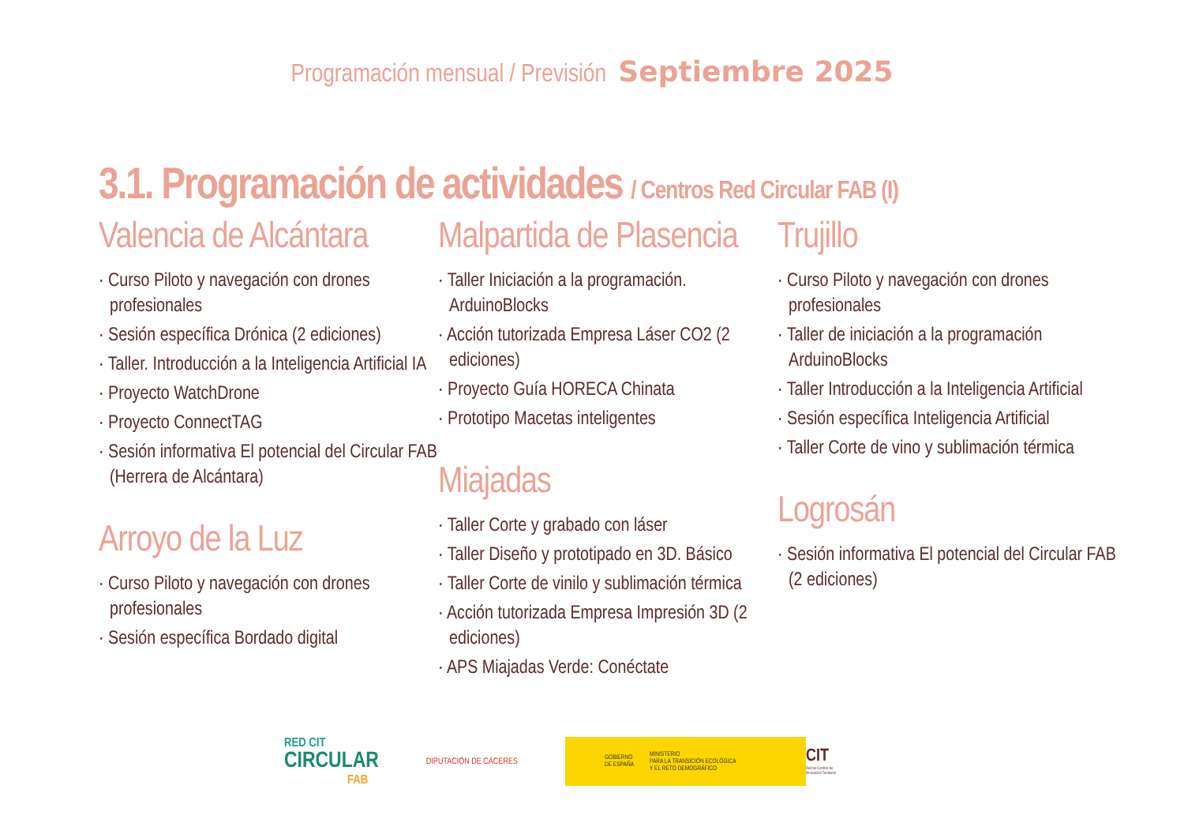Programación mensual / Previsión Septiembre 2025
3.1. Programación de actividades / Centros Red Circular FAB (I)
Valencia de Alcántara
· Curso Piloto y navegación con drones profesionales
· Sesión específica Drónica (2 ediciones)
· Taller. Introducción a la Inteligencia Artificial IA
· Proyecto WatchDrone
· Proyecto ConnectTAG
· Sesión informativa El potencial del Circular FAB (Herrera de Alcántara)
Arroyo de la Luz
· Curso Piloto y navegación con drones profesionales
· Sesión específica Bordado digital
Malpartida de Plasencia
· Taller Iniciación a la programación. ArduinoBlocks
· Acción tutorizada Empresa Láser CO2 (2 ediciones)
· Proyecto Guía HORECA Chinata
· Prototipo Macetas inteligentes
Miajadas
· Taller Corte y grabado con láser
· Taller Diseño y prototipado en 3D. Básico
· Taller Corte de vinilo y sublimación térmica
· Acción tutorizada Empresa Impresión 3D (2 ediciones)
· APS Miajadas Verde: Conéctate
Trujillo
· Curso Piloto y navegación con drones profesionales
· Taller de iniciación a la programación ArduinoBlocks
· Taller Introducción a la Inteligencia Artificial
· Sesión específica Inteligencia Artificial
· Taller Corte de vino y sublimación térmica
Logrosán
· Sesión informativa El potencial del Circular FAB (2 ediciones)
RED CIT
CIRCULAR
FAB
DIPUTACIÓN DE CÁCERES
GOBIERNO
DE ESPAÑA MINISTERIO
PARA LA TRANSICIÓN ECOLÓGICA
Y EL RETO DEMOGRÁFICO
CIT
Red de Centros de
Innovación Territorial